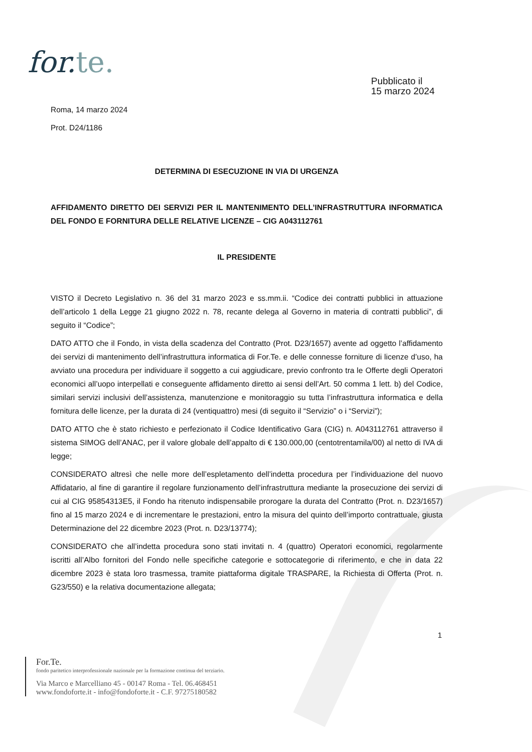for.te.
Pubblicato il
15 marzo 2024
Roma, 14 marzo 2024
Prot. D24/1186
DETERMINA DI ESECUZIONE IN VIA DI URGENZA
AFFIDAMENTO DIRETTO DEI SERVIZI PER IL MANTENIMENTO DELL’INFRASTRUTTURA INFORMATICA DEL FONDO E FORNITURA DELLE RELATIVE LICENZE – CIG A043112761
IL PRESIDENTE
VISTO il Decreto Legislativo n. 36 del 31 marzo 2023 e ss.mm.ii. “Codice dei contratti pubblici in attuazione dell’articolo 1 della Legge 21 giugno 2022 n. 78, recante delega al Governo in materia di contratti pubblici”, di seguito il “Codice”;
DATO ATTO che il Fondo, in vista della scadenza del Contratto (Prot. D23/1657) avente ad oggetto l’affidamento dei servizi di mantenimento dell’infrastruttura informatica di For.Te. e delle connesse forniture di licenze d’uso, ha avviato una procedura per individuare il soggetto a cui aggiudicare, previo confronto tra le Offerte degli Operatori economici all’uopo interpellati e conseguente affidamento diretto ai sensi dell’Art. 50 comma 1 lett. b) del Codice, similari servizi inclusivi dell’assistenza, manutenzione e monitoraggio su tutta l’infrastruttura informatica e della fornitura delle licenze, per la durata di 24 (ventiquattro) mesi (di seguito il “Servizio” o i “Servizi”);
DATO ATTO che è stato richiesto e perfezionato il Codice Identificativo Gara (CIG) n. A043112761 attraverso il sistema SIMOG dell’ANAC, per il valore globale dell’appalto di € 130.000,00 (centotrentamila/00) al netto di IVA di legge;
CONSIDERATO altresì che nelle more dell’espletamento dell’indetta procedura per l’individuazione del nuovo Affidatario, al fine di garantire il regolare funzionamento dell’infrastruttura mediante la prosecuzione dei servizi di cui al CIG 95854313E5, il Fondo ha ritenuto indispensabile prorogare la durata del Contratto (Prot. n. D23/1657) fino al 15 marzo 2024 e di incrementare le prestazioni, entro la misura del quinto dell’importo contrattuale, giusta Determinazione del 22 dicembre 2023 (Prot. n. D23/13774);
CONSIDERATO che all’indetta procedura sono stati invitati n. 4 (quattro) Operatori economici, regolarmente iscritti all’Albo fornitori del Fondo nelle specifiche categorie e sottocategorie di riferimento, e che in data 22 dicembre 2023 è stata loro trasmessa, tramite piattaforma digitale TRASPARE, la Richiesta di Offerta (Prot. n. G23/550) e la relativa documentazione allegata;
1
For.Te.
fondo paritetico interprofessionale nazionale per la formazione continua del terziario.
Via Marco e Marcelliano 45 - 00147 Roma - Tel. 06.468451
www.fondoforte.it - info@fondoforte.it - C.F. 97275180582